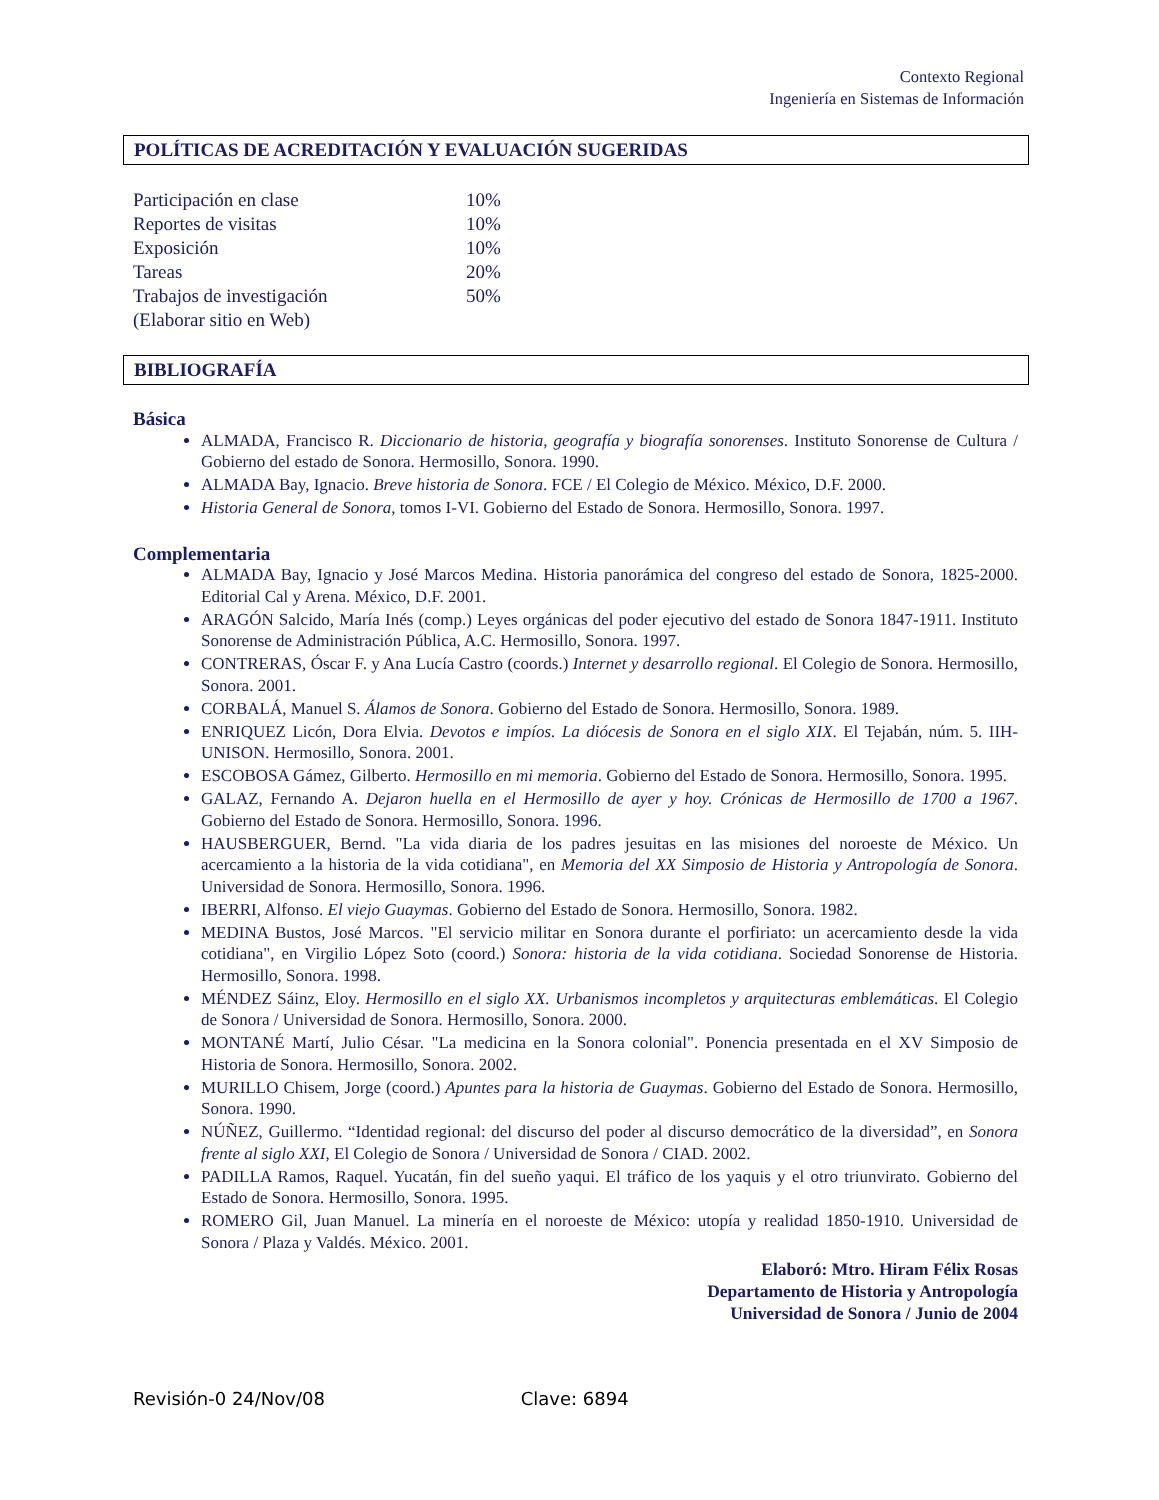Contexto Regional
Ingeniería en Sistemas de Información
POLÍTICAS DE ACREDITACIÓN Y EVALUACIÓN SUGERIDAS
| Participación en clase | 10% |
| Reportes de visitas | 10% |
| Exposición | 10% |
| Tareas | 20% |
| Trabajos de investigación | 50% |
| (Elaborar sitio en Web) | |
BIBLIOGRAFÍA
Básica
ALMADA, Francisco R. Diccionario de historia, geografía y biografía sonorenses. Instituto Sonorense de Cultura / Gobierno del estado de Sonora. Hermosillo, Sonora. 1990.
ALMADA Bay, Ignacio. Breve historia de Sonora. FCE / El Colegio de México. México, D.F. 2000.
Historia General de Sonora, tomos I-VI. Gobierno del Estado de Sonora. Hermosillo, Sonora. 1997.
Complementaria
ALMADA Bay, Ignacio y José Marcos Medina. Historia panorámica del congreso del estado de Sonora, 1825-2000. Editorial Cal y Arena. México, D.F. 2001.
ARAGÓN Salcido, María Inés (comp.) Leyes orgánicas del poder ejecutivo del estado de Sonora 1847-1911. Instituto Sonorense de Administración Pública, A.C. Hermosillo, Sonora. 1997.
CONTRERAS, Óscar F. y Ana Lucía Castro (coords.) Internet y desarrollo regional. El Colegio de Sonora. Hermosillo, Sonora. 2001.
CORBALÁ, Manuel S. Álamos de Sonora. Gobierno del Estado de Sonora. Hermosillo, Sonora. 1989.
ENRIQUEZ Licón, Dora Elvia. Devotos e impíos. La diócesis de Sonora en el siglo XIX. El Tejabán, núm. 5. IIH-UNISON. Hermosillo, Sonora. 2001.
ESCOBOSA Gámez, Gilberto. Hermosillo en mi memoria. Gobierno del Estado de Sonora. Hermosillo, Sonora. 1995.
GALAZ, Fernando A. Dejaron huella en el Hermosillo de ayer y hoy. Crónicas de Hermosillo de 1700 a 1967. Gobierno del Estado de Sonora. Hermosillo, Sonora. 1996.
HAUSBERGUER, Bernd. "La vida diaria de los padres jesuitas en las misiones del noroeste de México. Un acercamiento a la historia de la vida cotidiana", en Memoria del XX Simposio de Historia y Antropología de Sonora. Universidad de Sonora. Hermosillo, Sonora. 1996.
IBERRI, Alfonso. El viejo Guaymas. Gobierno del Estado de Sonora. Hermosillo, Sonora. 1982.
MEDINA Bustos, José Marcos. "El servicio militar en Sonora durante el porfiriato: un acercamiento desde la vida cotidiana", en Virgilio López Soto (coord.) Sonora: historia de la vida cotidiana. Sociedad Sonorense de Historia. Hermosillo, Sonora. 1998.
MÉNDEZ Sáinz, Eloy. Hermosillo en el siglo XX. Urbanismos incompletos y arquitecturas emblemáticas. El Colegio de Sonora / Universidad de Sonora. Hermosillo, Sonora. 2000.
MONTANÉ Martí, Julio César. "La medicina en la Sonora colonial". Ponencia presentada en el XV Simposio de Historia de Sonora. Hermosillo, Sonora. 2002.
MURILLO Chisem, Jorge (coord.) Apuntes para la historia de Guaymas. Gobierno del Estado de Sonora. Hermosillo, Sonora. 1990.
NÚÑEZ, Guillermo. “Identidad regional: del discurso del poder al discurso democrático de la diversidad”, en Sonora frente al siglo XXI, El Colegio de Sonora / Universidad de Sonora / CIAD. 2002.
PADILLA Ramos, Raquel. Yucatán, fin del sueño yaqui. El tráfico de los yaquis y el otro triunvirato. Gobierno del Estado de Sonora. Hermosillo, Sonora. 1995.
ROMERO Gil, Juan Manuel. La minería en el noroeste de México: utopía y realidad 1850-1910. Universidad de Sonora / Plaza y Valdés. México. 2001.
Elaboró: Mtro. Hiram Félix Rosas
Departamento de Historia y Antropología
Universidad de Sonora / Junio de 2004
Revisión-0 24/Nov/08 Clave: 6894